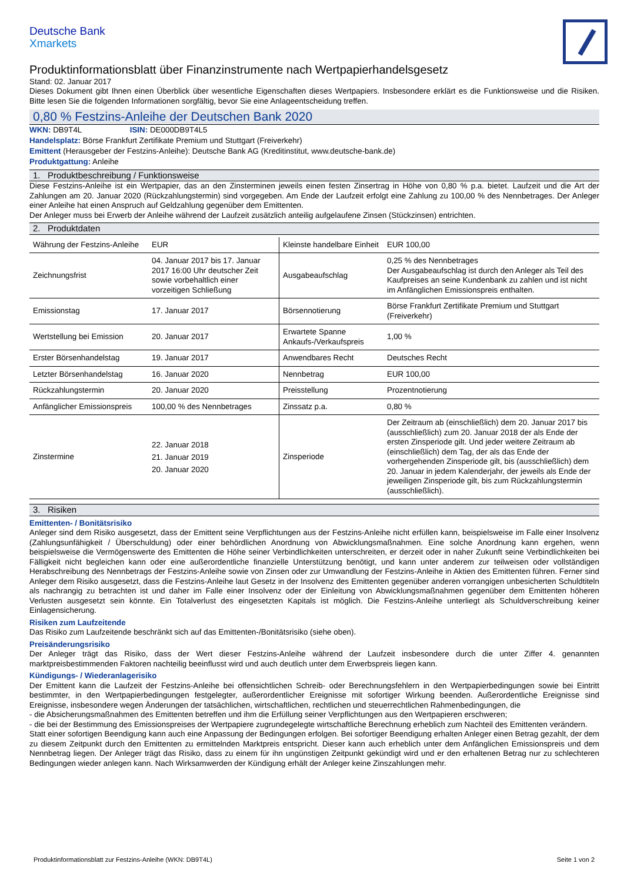Deutsche Bank
Xmarkets
Produktinformationsblatt über Finanzinstrumente nach Wertpapierhandelsgesetz
Stand: 02. Januar 2017
Dieses Dokument gibt Ihnen einen Überblick über wesentliche Eigenschaften dieses Wertpapiers. Insbesondere erklärt es die Funktionsweise und die Risiken. Bitte lesen Sie die folgenden Informationen sorgfältig, bevor Sie eine Anlageentscheidung treffen.
0,80 % Festzins-Anleihe der Deutschen Bank 2020
WKN: DB9T4L ISIN: DE000DB9T4L5
Handelsplatz: Börse Frankfurt Zertifikate Premium und Stuttgart (Freiverkehr)
Emittent (Herausgeber der Festzins-Anleihe): Deutsche Bank AG (Kreditinstitut, www.deutsche-bank.de)
Produktgattung: Anleihe
1. Produktbeschreibung / Funktionsweise
Diese Festzins-Anleihe ist ein Wertpapier, das an den Zinsterminen jeweils einen festen Zinsertrag in Höhe von 0,80 % p.a. bietet. Laufzeit und die Art der Zahlungen am 20. Januar 2020 (Rückzahlungstermin) sind vorgegeben. Am Ende der Laufzeit erfolgt eine Zahlung zu 100,00 % des Nennbetrages. Der Anleger einer Anleihe hat einen Anspruch auf Geldzahlung gegenüber dem Emittenten.
Der Anleger muss bei Erwerb der Anleihe während der Laufzeit zusätzlich anteilig aufgelaufene Zinsen (Stückzinsen) entrichten.
2. Produktdaten
| Währung der Festzins-Anleihe | EUR | Kleinste handelbare Einheit | EUR 100,00 |
| Zeichnungsfrist | 04. Januar 2017 bis 17. Januar 2017 16:00 Uhr deutscher Zeit sowie vorbehaltlich einer vorzeitigen Schließung | Ausgabeaufschlag | 0,25 % des Nennbetrages Der Ausgabeaufschlag ist durch den Anleger als Teil des Kaufpreises an seine Kundenbank zu zahlen und ist nicht im Anfänglichen Emissionspreis enthalten. |
| Emissionstag | 17. Januar 2017 | Börsennotierung | Börse Frankfurt Zertifikate Premium und Stuttgart (Freiverkehr) |
| Wertstellung bei Emission | 20. Januar 2017 | Erwartete Spanne Ankaufs-/Verkaufspreis | 1,00 % |
| Erster Börsenhandelstag | 19. Januar 2017 | Anwendbares Recht | Deutsches Recht |
| Letzter Börsenhandelstag | 16. Januar 2020 | Nennbetrag | EUR 100,00 |
| Rückzahlungstermin | 20. Januar 2020 | Preisstellung | Prozentnotierung |
| Anfänglicher Emissionspreis | 100,00 % des Nennbetrages | Zinssatz p.a. | 0,80 % |
| Zinstermine | 22. Januar 2018 21. Januar 2019 20. Januar 2020 | Zinsperiode | Der Zeitraum ab (einschließlich) dem 20. Januar 2017 bis (ausschließlich) zum 20. Januar 2018 der als Ende der ersten Zinsperiode gilt. Und jeder weitere Zeitraum ab (einschließlich) dem Tag, der als das Ende der vorhergehenden Zinsperiode gilt, bis (ausschließlich) dem 20. Januar in jedem Kalenderjahr, der jeweils als Ende der jeweiligen Zinsperiode gilt, bis zum Rückzahlungstermin (ausschließlich). |
3. Risiken
Emittenten- / Bonitätsrisiko
Anleger sind dem Risiko ausgesetzt, dass der Emittent seine Verpflichtungen aus der Festzins-Anleihe nicht erfüllen kann, beispielsweise im Falle einer Insolvenz (Zahlungsunfähigkeit / Überschuldung) oder einer behördlichen Anordnung von Abwicklungsmaßnahmen. Eine solche Anordnung kann ergehen, wenn beispielsweise die Vermögenswerte des Emittenten die Höhe seiner Verbindlichkeiten unterschreiten, er derzeit oder in naher Zukunft seine Verbindlichkeiten bei Fälligkeit nicht begleichen kann oder eine außerordentliche finanzielle Unterstützung benötigt, und kann unter anderem zur teilweisen oder vollständigen Herabschreibung des Nennbetrags der Festzins-Anleihe sowie von Zinsen oder zur Umwandlung der Festzins-Anleihe in Aktien des Emittenten führen. Ferner sind Anleger dem Risiko ausgesetzt, dass die Festzins-Anleihe laut Gesetz in der Insolvenz des Emittenten gegenüber anderen vorrangigen unbesicherten Schuldtiteln als nachrangig zu betrachten ist und daher im Falle einer Insolvenz oder der Einleitung von Abwicklungsmaßnahmen gegenüber dem Emittenten höheren Verlusten ausgesetzt sein könnte. Ein Totalverlust des eingesetzten Kapitals ist möglich. Die Festzins-Anleihe unterliegt als Schuldverschreibung keiner Einlagensicherung.
Risiken zum Laufzeitende
Das Risiko zum Laufzeitende beschränkt sich auf das Emittenten-/Bonitätsrisiko (siehe oben).
Preisänderungsrisiko
Der Anleger trägt das Risiko, dass der Wert dieser Festzins-Anleihe während der Laufzeit insbesondere durch die unter Ziffer 4. genannten marktpreisbestimmenden Faktoren nachteilig beeinflusst wird und auch deutlich unter dem Erwerbspreis liegen kann.
Kündigungs- / Wiederanlagerisiko
Der Emittent kann die Laufzeit der Festzins-Anleihe bei offensichtlichen Schreib- oder Berechnungsfehlern in den Wertpapierbedingungen sowie bei Eintritt bestimmter, in den Wertpapierbedingungen festgelegter, außerordentlicher Ereignisse mit sofortiger Wirkung beenden. Außerordentliche Ereignisse sind Ereignisse, insbesondere wegen Änderungen der tatsächlichen, wirtschaftlichen, rechtlichen und steuerrechtlichen Rahmenbedingungen, die
- die Absicherungsmaßnahmen des Emittenten betreffen und ihm die Erfüllung seiner Verpflichtungen aus den Wertpapieren erschweren;
- die bei der Bestimmung des Emissionspreises der Wertpapiere zugrundegelegte wirtschaftliche Berechnung erheblich zum Nachteil des Emittenten verändern.
Statt einer sofortigen Beendigung kann auch eine Anpassung der Bedingungen erfolgen. Bei sofortiger Beendigung erhalten Anleger einen Betrag gezahlt, der dem zu diesem Zeitpunkt durch den Emittenten zu ermittelnden Marktpreis entspricht. Dieser kann auch erheblich unter dem Anfänglichen Emissionspreis und dem Nennbetrag liegen. Der Anleger trägt das Risiko, dass zu einem für ihn ungünstigen Zeitpunkt gekündigt wird und er den erhaltenen Betrag nur zu schlechteren Bedingungen wieder anlegen kann. Nach Wirksamwerden der Kündigung erhält der Anleger keine Zinszahlungen mehr.
Produktinformationsblatt zur Festzins-Anleihe (WKN: DB9T4L) Seite 1 von 2